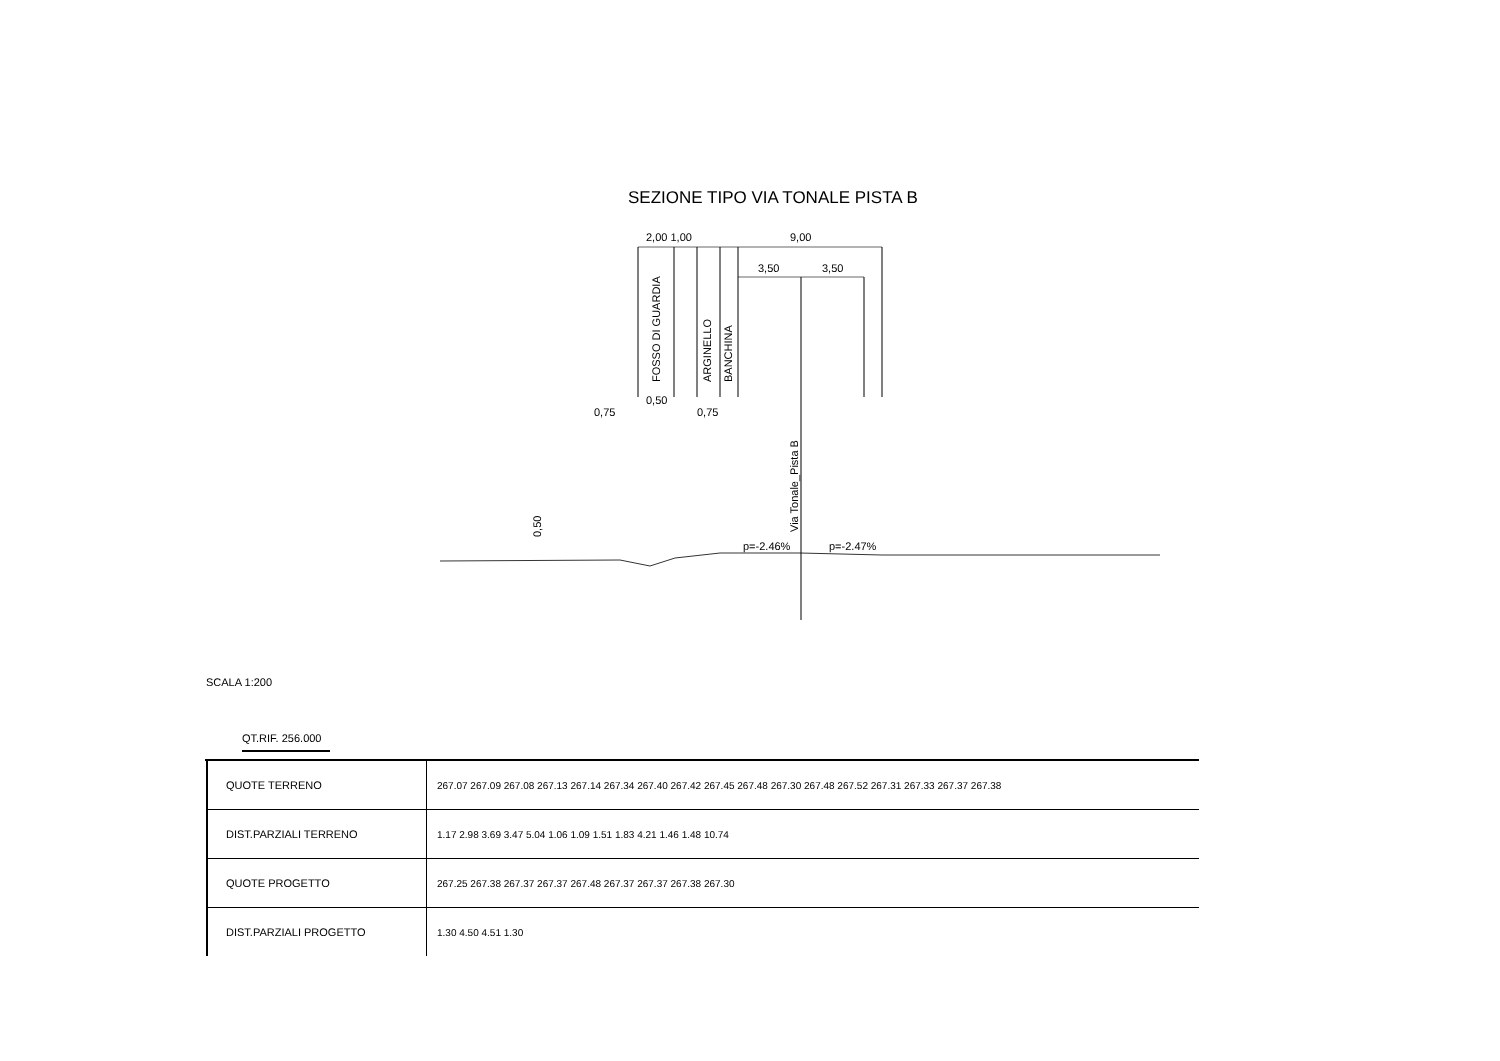SEZIONE TIPO VIA TONALE PISTA B
2,00 1,00
9,00
3,50
3,50
p=-2.46%
p=-2.47%
0,50
0,75
0,75
FOSSO DI GUARDIA
ARGINELLO
BANCHINA
Via Tonale_Pista B
0,50
SCALA 1:200
QT.RIF. 256.000
| QUOTE TERRENO | 267.07 267.09 267.08 267.13 267.14 267.34 267.40 267.42 267.45 267.48 267.30 267.48 267.52 267.31 267.33 267.37 267.38 |
| DIST.PARZIALI TERRENO | 1.17 2.98 3.69 3.47 5.04 1.06 1.09 1.51 1.83 4.21 1.46 1.48 10.74 |
| QUOTE PROGETTO | 267.25 267.38 267.37 267.37 267.48 267.37 267.37 267.38 267.30 |
| DIST.PARZIALI PROGETTO | 1.30 4.50 4.51 1.30 |